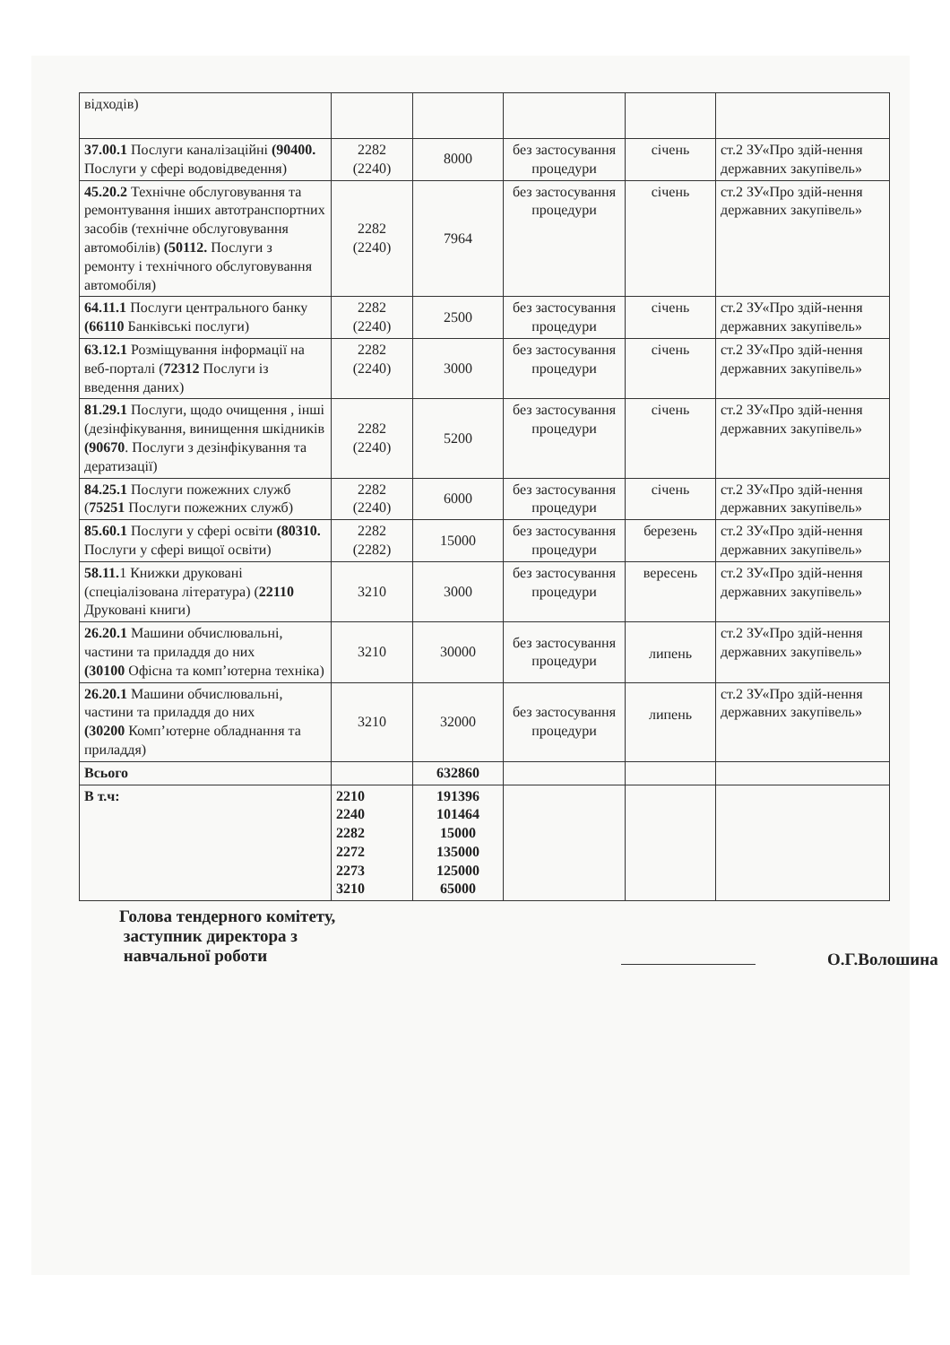| відходів) | | | | | |
| 37.00.1 Послуги каналізаційні (90400. Послуги у сфері водовідведення) | 2282 (2240) | 8000 | без застосування процедури | січень | ст.2 ЗУ«Про здій-нення державних закупівель» |
| 45.20.2 Технічне обслуговування та ремонтування інших автотранспортних засобів (технічне обслуговування автомобілів) (50112. Послуги з ремонту і технічного обслуговування автомобіля) | 2282 (2240) | 7964 | без застосування процедури | січень | ст.2 ЗУ«Про здій-нення державних закупівель» |
| 64.11.1 Послуги центрального банку (66110 Банківські послуги) | 2282 (2240) | 2500 | без застосування процедури | січень | ст.2 ЗУ«Про здій-нення державних закупівель» |
| 63.12.1 Розміщування інформації на веб-порталі ( 72312 Послуги із введення даних) | 2282 (2240) | 3000 | без застосування процедури | січень | ст.2 ЗУ«Про здій-нення державних закупівель» |
| 81.29.1 Послуги, щодо очищення , інші (дезінфікування, винищення шкідників (90670 . Послуги з дезінфікування та дератизації) | 2282 (2240) | 5200 | без застосування процедури | січень | ст.2 ЗУ«Про здій-нення державних закупівель» |
| 84.25.1 Послуги пожежних служб ( 75251 Послуги пожежних служб) | 2282 (2240) | 6000 | без застосування процедури | січень | ст.2 ЗУ«Про здій-нення державних закупівель» |
| 85.60.1 Послуги у сфері освіти (80310. Послуги у сфері вищої освіти) | 2282 (2282) | 15000 | без застосування процедури | березень | ст.2 ЗУ«Про здій-нення державних закупівель» |
| 58.11. 1 Книжки друковані (спеціалізована література) ( 22110 Друковані книги) | 3210 | 3000 | без застосування процедури | вересень | ст.2 ЗУ«Про здій-нення державних закупівель» |
| 26.20.1 Машини обчислювальні, частини та приладдя до них (30100 Офісна та комп’ютерна техніка) | 3210 | 30000 | без застосування процедури | липень | ст.2 ЗУ«Про здій-нення державних закупівель» |
| 26.20.1 Машини обчислювальні, частини та приладдя до них (30200 Комп’ютерне обладнання та приладдя) | 3210 | 32000 | без застосування процедури | липень | ст.2 ЗУ«Про здій-нення державних закупівель» |
| Всього | | 632860 | | | |
| В т.ч: | 2210 2240 2282 2272 2273 3210 | 191396 101464 15000 135000 125000 65000 | | | |
Голова тендерного комітету,
заступник директора з
навчальної роботи
О.Г.Волошина